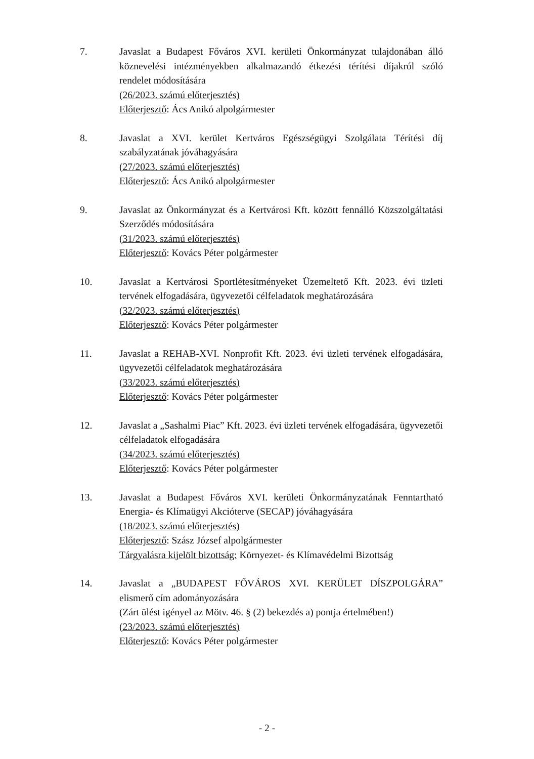7. Javaslat a Budapest Főváros XVI. kerületi Önkormányzat tulajdonában álló köznevelési intézményekben alkalmazandó étkezési térítési díjakról szóló rendelet módosítására
(26/2023. számú előterjesztés)
Előterjesztő: Ács Anikó alpolgármester
8. Javaslat a XVI. kerület Kertváros Egészségügyi Szolgálata Térítési díj szabályzatának jóváhagyására
(27/2023. számú előterjesztés)
Előterjesztő: Ács Anikó alpolgármester
9. Javaslat az Önkormányzat és a Kertvárosi Kft. között fennálló Közszolgáltatási Szerződés módosítására
(31/2023. számú előterjesztés)
Előterjesztő: Kovács Péter polgármester
10. Javaslat a Kertvárosi Sportlétesítményeket Üzemeltető Kft. 2023. évi üzleti tervének elfogadására, ügyvezetői célfeladatok meghatározására
(32/2023. számú előterjesztés)
Előterjesztő: Kovács Péter polgármester
11. Javaslat a REHAB-XVI. Nonprofit Kft. 2023. évi üzleti tervének elfogadására, ügyvezetői célfeladatok meghatározására
(33/2023. számú előterjesztés)
Előterjesztő: Kovács Péter polgármester
12. Javaslat a „Sashalmi Piac” Kft. 2023. évi üzleti tervének elfogadására, ügyvezetői célfeladatok elfogadására
(34/2023. számú előterjesztés)
Előterjesztő: Kovács Péter polgármester
13. Javaslat a Budapest Főváros XVI. kerületi Önkormányzatának Fenntartható Energia- és Klímaügyi Akcióterve (SECAP) jóváhagyására
(18/2023. számú előterjesztés)
Előterjesztő: Szász József alpolgármester
Tárgyalásra kijelölt bizottság: Környezet- és Klímavédelmi Bizottság
14. Javaslat a „BUDAPEST FŐVÁROS XVI. KERÜLET DÍSZPOLGÁRA” elismerő cím adományozására
(Zárt ülést igényel az Mötv. 46. § (2) bekezdés a) pontja értelmében!)
(23/2023. számú előterjesztés)
Előterjesztő: Kovács Péter polgármester
- 2 -